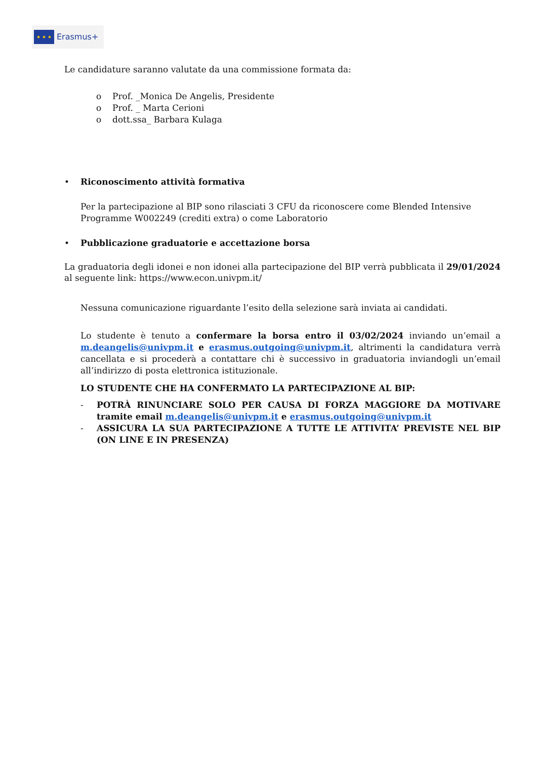★ ★ ★
Erasmus+
Le candidature saranno valutate da una commissione formata da:
o Prof. _Monica De Angelis, Presidente
o Prof. _ Marta Cerioni
o dott.ssa_ Barbara Kulaga
• Riconoscimento attività formativa
Per la partecipazione al BIP sono rilasciati 3 CFU da riconoscere come Blended Intensive Programme W002249 (crediti extra) o come Laboratorio
• Pubblicazione graduatorie e accettazione borsa
La graduatoria degli idonei e non idonei alla partecipazione del BIP verrà pubblicata il 29/01/2024 al seguente link: https://www.econ.univpm.it/
Nessuna comunicazione riguardante l’esito della selezione sarà inviata ai candidati.
Lo studente è tenuto a confermare la borsa entro il 03/02/2024 inviando un’email a m.deangelis@univpm.it e erasmus.outgoing@univpm.it, altrimenti la candidatura verrà cancellata e si procederà a contattare chi è successivo in graduatoria inviandogli un’email all’indirizzo di posta elettronica istituzionale.
LO STUDENTE CHE HA CONFERMATO LA PARTECIPAZIONE AL BIP:
- POTRÀ RINUNCIARE SOLO PER CAUSA DI FORZA MAGGIORE DA MOTIVARE tramite email m.deangelis@univpm.it e erasmus.outgoing@univpm.it
- ASSICURA LA SUA PARTECIPAZIONE A TUTTE LE ATTIVITA’ PREVISTE NEL BIP (ON LINE E IN PRESENZA)